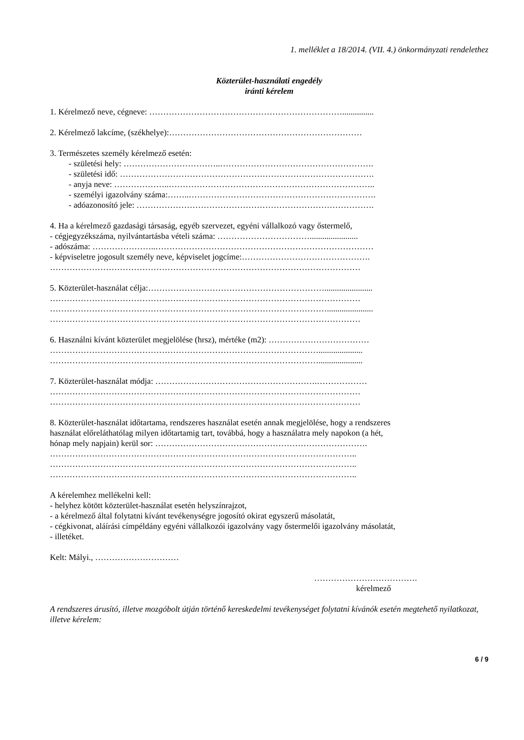1. melléklet a 18/2014. (VII. 4.) önkormányzati rendelethez
Közterület-használati engedély
iránti kérelem
1. Kérelmező neve, cégneve: ……………………………………………………………...............
2. Kérelmező lakcíme, (székhelye):……………………………………………………………
3. Természetes személy kérelmező esetén:
- születési hely: ……………………………..……………………………………………….
- születési idő: ……………………………………………………………………………….
- anyja neve: ………………..………………………………………………………………..
- személyi igazolvány száma:……..………………………………………………………….
- adóazonosító jele: ………………………………………………………………………….
4. Ha a kérelmező gazdasági társaság, egyéb szervezet, egyéni vállalkozó vagy őstermelő,
- cégjegyzékszáma, nyilvántartásba vételi száma: …………………………….......................
- adószáma: …………………..……………………………………………………………………
- képviseletre jogosult személy neve, képviselet jogcíme:……………………………………….
…………………………………………………………………………………………………
5. Közterület-használat célja:……………………………………………………….......................
…………………………………………………………………………………………………
………………………………………………………………………………………......................
…………………………………………………………………………………………………
6. Használni kívánt közterület megjelölése (hrsz), mértéke (m2): ………………………………
…………………………………………………………………………………….....................
…………………………………………………………………………………….....................
7. Közterület-használat módja: ………………………………………………….………………
…………………………………………………………………………………………………
…………………………………………………………………………………………………
8. Közterület-használat időtartama, rendszeres használat esetén annak megjelölése, hogy a rendszeres
használat előreláthatólag milyen időtartamig tart, továbbá, hogy a használatra mely napokon (a hét,
hónap mely napjain) kerül sor: ………………………………………………………………….
………………………………………………………………………………………………..
………………………………………………………………………………………………..
………………………………………………………………………………………………..
A kérelemhez mellékelni kell:
- helyhez kötött közterület-használat esetén helyszínrajzot,
- a kérelmező által folytatni kívánt tevékenységre jogosító okirat egyszerű másolatát,
- cégkivonat, aláírási címpéldány egyéni vállalkozói igazolvány vagy őstermelői igazolvány másolatát,
- illetéket.
Kelt: Mályi., …………………………
……………………………….
kérelmező
A rendszeres árusító, illetve mozgóbolt útján történő kereskedelmi tevékenységet folytatni kívánók esetén megtehető nyilatkozat, illetve kérelem:
6 / 9